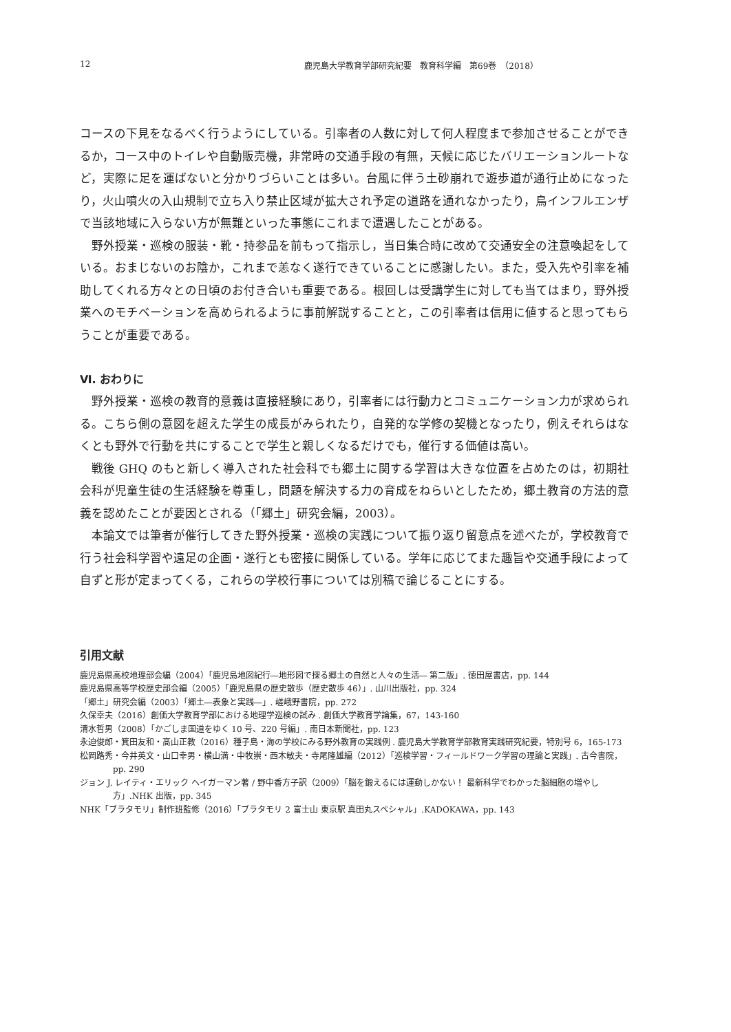12 鹿児島大学教育学部研究紀要　教育科学編　第69巻　（2018）
コースの下見をなるべく行うようにしている。引率者の人数に対して何人程度まで参加させることができるか，コース中のトイレや自動販売機，非常時の交通手段の有無，天候に応じたバリエーションルートなど，実際に足を運ばないと分かりづらいことは多い。台風に伴う土砂崩れで遊歩道が通行止めになったり，火山噴火の入山規制で立ち入り禁止区域が拡大され予定の道路を通れなかったり，鳥インフルエンザで当該地域に入らない方が無難といった事態にこれまで遭遇したことがある。
野外授業・巡検の服装・靴・持参品を前もって指示し，当日集合時に改めて交通安全の注意喚起をしている。おまじないのお陰か，これまで恙なく遂行できていることに感謝したい。また，受入先や引率を補助してくれる方々との日頃のお付き合いも重要である。根回しは受講学生に対しても当てはまり，野外授業へのモチベーションを高められるように事前解説することと，この引率者は信用に値すると思ってもらうことが重要である。
Ⅵ. おわりに
野外授業・巡検の教育的意義は直接経験にあり，引率者には行動力とコミュニケーション力が求められる。こちら側の意図を超えた学生の成長がみられたり，自発的な学修の契機となったり，例えそれらはなくとも野外で行動を共にすることで学生と親しくなるだけでも，催行する価値は高い。
戦後 GHQ のもと新しく導入された社会科でも郷土に関する学習は大きな位置を占めたのは，初期社会科が児童生徒の生活経験を尊重し，問題を解決する力の育成をねらいとしたため，郷土教育の方法的意義を認めたことが要因とされる（「郷土」研究会編，2003）。
本論文では筆者が催行してきた野外授業・巡検の実践について振り返り留意点を述べたが，学校教育で行う社会科学習や遠足の企画・遂行とも密接に関係している。学年に応じてまた趣旨や交通手段によって自ずと形が定まってくる，これらの学校行事については別稿で論じることにする。
引用文献
鹿児島県高校地理部会編（2004）「鹿児島地図紀行―地形図で探る郷土の自然と人々の生活― 第二版」. 徳田屋書店，pp. 144
鹿児島県高等学校歴史部会編（2005）「鹿児島県の歴史散歩（歴史散歩 46）」. 山川出版社，pp. 324
「郷土」研究会編（2003）「郷土―表象と実践―」. 嵯峨野書院，pp. 272
久保幸夫（2016）創価大学教育学部における地理学巡検の試み . 創価大学教育学論集，67，143-160
清水哲男（2008）「かごしま国道をゆく 10 号、220 号編」. 南日本新聞社，pp. 123
永迫俊郎・箕田友和・髙山正教（2016）種子島・海の学校にみる野外教育の実践例 . 鹿児島大学教育学部教育実践研究紀要，特別号 6，165-173
松岡路秀・今井英文・山口幸男・横山満・中牧崇・西木敏夫・寺尾隆雄編（2012）「巡検学習・フィールドワーク学習の理論と実践」. 古今書院，pp. 290
ジョン J. レイティ・エリック ヘイガーマン著 / 野中香方子訳（2009）「脳を鍛えるには運動しかない！ 最新科学でわかった脳細胞の増やし方」.NHK 出版，pp. 345
NHK「ブラタモリ」制作班監修（2016）「ブラタモリ 2 富士山 東京駅 真田丸スペシャル」.KADOKAWA，pp. 143